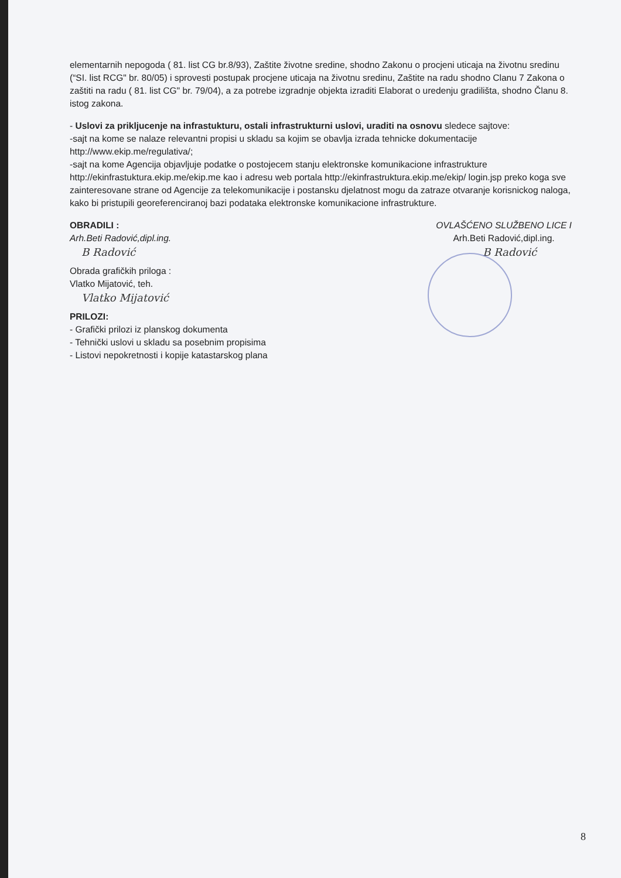elementarnih nepogoda ( 81. list CG br.8/93), Zaštite životne sredine, shodno Zakonu o procjeni uticaja na životnu sredinu (“SI. list RCG" br. 80/05) i sprovesti postupak procjene uticaja na životnu sredinu, Zaštite na radu shodno Clanu 7 Zakona o zaštiti na radu ( 81. list CG" br. 79/04), a za potrebe izgradnje objekta izraditi Elaborat o uredenju gradilišta, shodno Članu 8. istog zakona.
- Uslovi za prikljucenje na infrastukturu, ostali infrastrukturni uslovi, uraditi na osnovu sledece sajtove:
-sajt na kome se nalaze relevantni propisi u skladu sa kojim se obavlja izrada tehnicke dokumentacije http://www.ekip.me/regulativa/;
-sajt na kome Agencija objavljuje podatke o postojecem stanju elektronske komunikacione infrastrukture http://ekinfrastuktura.ekip.me/ekip.me kao i adresu web portala http://ekinfrastruktura.ekip.me/ekip/ login.jsp preko koga sve zainteresovane strane od Agencije za telekomunikacije i postansku djelatnost mogu da zatraze otvaranje korisnickog naloga, kako bi pristupili georeferenciranoj bazi podataka elektronske komunikacione infrastrukture.
OBRADILI :
Arh.Beti Radović,dipl.ing.
B Radović
Obrada grafičkih priloga :
Vlatko Mijatović, teh.
Vlatko Mijatović
PRILOZI:
- Grafički prilozi iz planskog dokumenta
- Tehnički uslovi u skladu sa posebnim propisima
- Listovi nepokretnosti i kopije katastarskog plana
OVLAŠĆENO SLUŽBENO LICE I
Arh.Beti Radović,dipl.ing.
B Radović
8